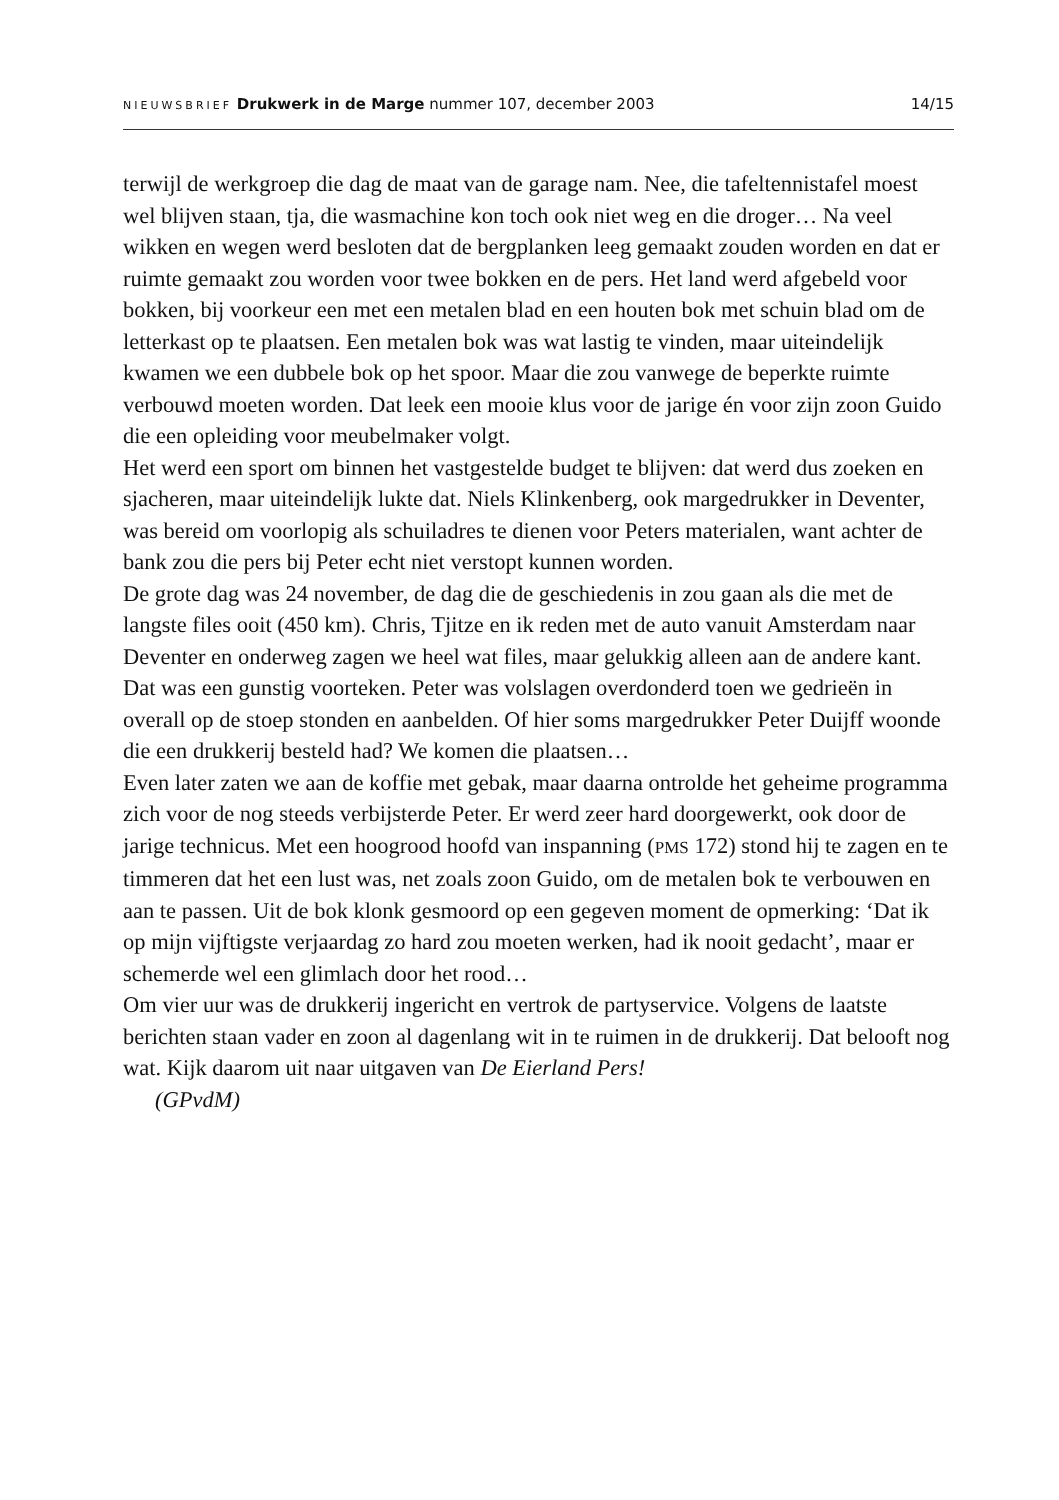NIEUWSBRIEF Drukwerk in de Marge nummer 107, december 2003 14/15
terwijl de werkgroep die dag de maat van de garage nam. Nee, die tafeltennistafel moest wel blijven staan, tja, die wasmachine kon toch ook niet weg en die droger… Na veel wikken en wegen werd besloten dat de bergplanken leeg gemaakt zouden worden en dat er ruimte gemaakt zou worden voor twee bokken en de pers. Het land werd afgebeld voor bokken, bij voorkeur een met een metalen blad en een houten bok met schuin blad om de letterkast op te plaatsen. Een metalen bok was wat lastig te vinden, maar uiteindelijk kwamen we een dubbele bok op het spoor. Maar die zou vanwege de beperkte ruimte verbouwd moeten worden. Dat leek een mooie klus voor de jarige én voor zijn zoon Guido die een opleiding voor meubelmaker volgt.
Het werd een sport om binnen het vastgestelde budget te blijven: dat werd dus zoeken en sjacheren, maar uiteindelijk lukte dat. Niels Klinkenberg, ook margedrukker in Deventer, was bereid om voorlopig als schuiladres te dienen voor Peters materialen, want achter de bank zou die pers bij Peter echt niet verstopt kunnen worden.
De grote dag was 24 november, de dag die de geschiedenis in zou gaan als die met de langste files ooit (450 km). Chris, Tjitze en ik reden met de auto vanuit Amsterdam naar Deventer en onderweg zagen we heel wat files, maar gelukkig alleen aan de andere kant. Dat was een gunstig voorteken. Peter was volslagen overdonderd toen we gedrieën in overall op de stoep stonden en aanbelden. Of hier soms margedrukker Peter Duijff woonde die een drukkerij besteld had? We komen die plaatsen…
Even later zaten we aan de koffie met gebak, maar daarna ontrolde het geheime programma zich voor de nog steeds verbijsterde Peter. Er werd zeer hard doorgewerkt, ook door de jarige technicus. Met een hoogrood hoofd van inspanning (PMS 172) stond hij te zagen en te timmeren dat het een lust was, net zoals zoon Guido, om de metalen bok te verbouwen en aan te passen. Uit de bok klonk gesmoord op een gegeven moment de opmerking: ‘Dat ik op mijn vijftigste verjaardag zo hard zou moeten werken, had ik nooit gedacht’, maar er schemerde wel een glimlach door het rood…
Om vier uur was de drukkerij ingericht en vertrok de partyservice. Volgens de laatste berichten staan vader en zoon al dagenlang wit in te ruimen in de drukkerij. Dat belooft nog wat. Kijk daarom uit naar uitgaven van De Eierland Pers!
(GPvdM)